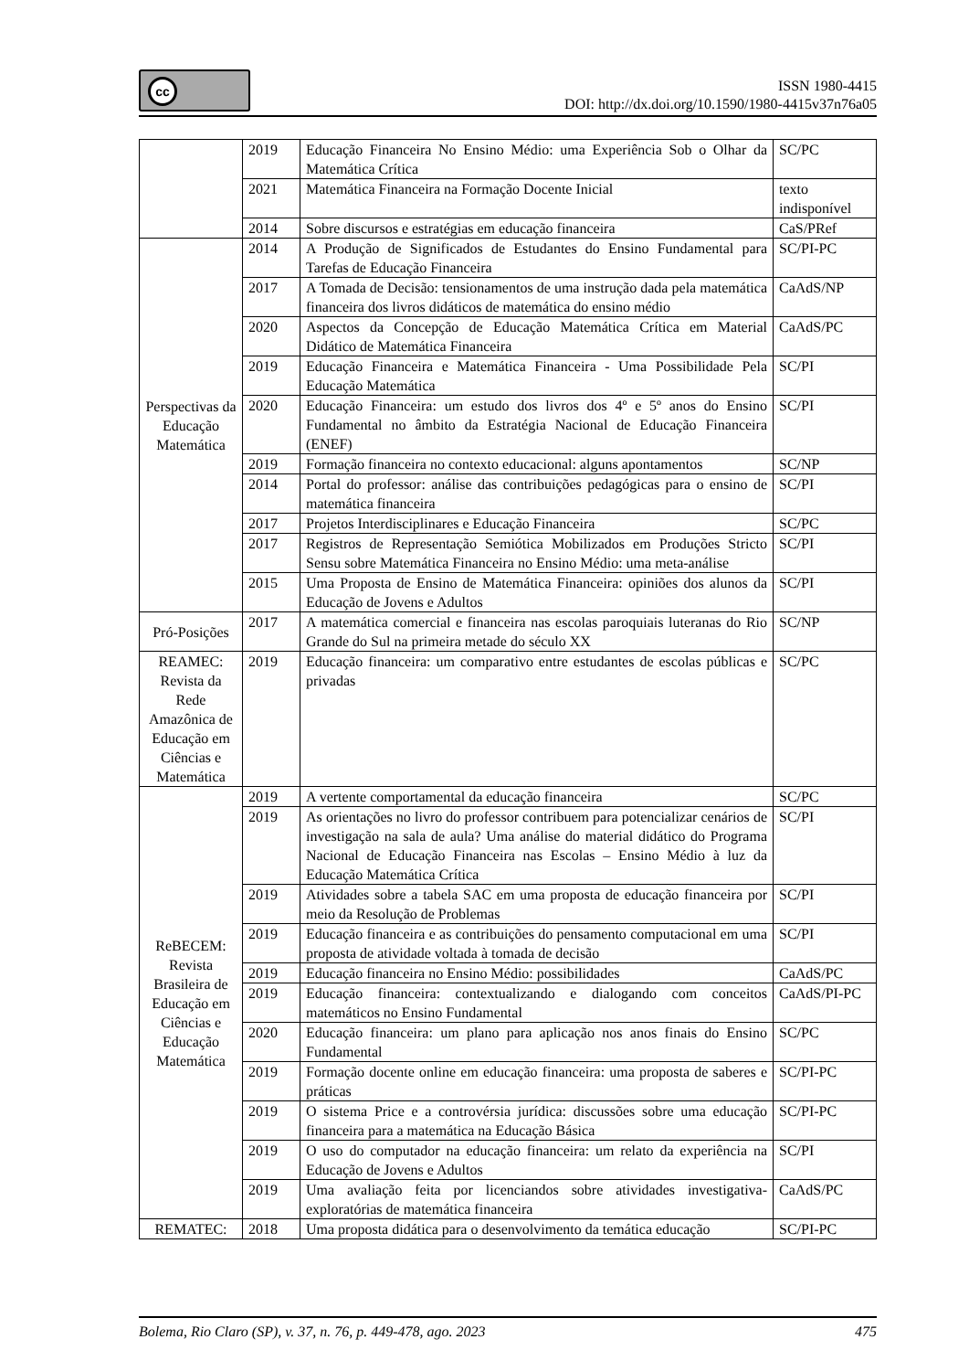cc
ISSN 1980-4415
DOI: http://dx.doi.org/10.1590/1980-4415v37n76a05
| | 2019 | Educação Financeira No Ensino Médio: uma Experiência Sob o Olhar da Matemática Crítica | SC/PC |
| | 2021 | Matemática Financeira na Formação Docente Inicial | texto indisponível |
| | 2014 | Sobre discursos e estratégias em educação financeira | CaS/PRef |
| Perspectivas da Educação Matemática | 2014 | A Produção de Significados de Estudantes do Ensino Fundamental para Tarefas de Educação Financeira | SC/PI-PC |
| | 2017 | A Tomada de Decisão: tensionamentos de uma instrução dada pela matemática financeira dos livros didáticos de matemática do ensino médio | CaAdS/NP |
| | 2020 | Aspectos da Concepção de Educação Matemática Crítica em Material Didático de Matemática Financeira | CaAdS/PC |
| | 2019 | Educação Financeira e Matemática Financeira - Uma Possibilidade Pela Educação Matemática | SC/PI |
| | 2020 | Educação Financeira: um estudo dos livros dos 4º e 5º anos do Ensino Fundamental no âmbito da Estratégia Nacional de Educação Financeira (ENEF) | SC/PI |
| | 2019 | Formação financeira no contexto educacional: alguns apontamentos | SC/NP |
| | 2014 | Portal do professor: análise das contribuições pedagógicas para o ensino de matemática financeira | SC/PI |
| | 2017 | Projetos Interdisciplinares e Educação Financeira | SC/PC |
| | 2017 | Registros de Representação Semiótica Mobilizados em Produções Stricto Sensu sobre Matemática Financeira no Ensino Médio: uma meta-análise | SC/PI |
| | 2015 | Uma Proposta de Ensino de Matemática Financeira: opiniões dos alunos da Educação de Jovens e Adultos | SC/PI |
| Pró-Posições | 2017 | A matemática comercial e financeira nas escolas paroquiais luteranas do Rio Grande do Sul na primeira metade do século XX | SC/NP |
| REAMEC: Revista da Rede Amazônica de Educação em Ciências e Matemática | 2019 | Educação financeira: um comparativo entre estudantes de escolas públicas e privadas | SC/PC |
| ReBECEM: Revista Brasileira de Educação em Ciências e Educação Matemática | 2019 | A vertente comportamental da educação financeira | SC/PC |
| | 2019 | As orientações no livro do professor contribuem para potencializar cenários de investigação na sala de aula? Uma análise do material didático do Programa Nacional de Educação Financeira nas Escolas – Ensino Médio à luz da Educação Matemática Crítica | SC/PI |
| | 2019 | Atividades sobre a tabela SAC em uma proposta de educação financeira por meio da Resolução de Problemas | SC/PI |
| | 2019 | Educação financeira e as contribuições do pensamento computacional em uma proposta de atividade voltada à tomada de decisão | SC/PI |
| | 2019 | Educação financeira no Ensino Médio: possibilidades | CaAdS/PC |
| | 2019 | Educação financeira: contextualizando e dialogando com conceitos matemáticos no Ensino Fundamental | CaAdS/PI-PC |
| | 2020 | Educação financeira: um plano para aplicação nos anos finais do Ensino Fundamental | SC/PC |
| | 2019 | Formação docente online em educação financeira: uma proposta de saberes e práticas | SC/PI-PC |
| | 2019 | O sistema Price e a controvérsia jurídica: discussões sobre uma educação financeira para a matemática na Educação Básica | SC/PI-PC |
| | 2019 | O uso do computador na educação financeira: um relato da experiência na Educação de Jovens e Adultos | SC/PI |
| | 2019 | Uma avaliação feita por licenciandos sobre atividades investigativa-exploratórias de matemática financeira | CaAdS/PC |
| REMATEC: | 2018 | Uma proposta didática para o desenvolvimento da temática educação | SC/PI-PC |
Bolema, Rio Claro (SP), v. 37, n. 76, p. 449-478, ago. 2023 475